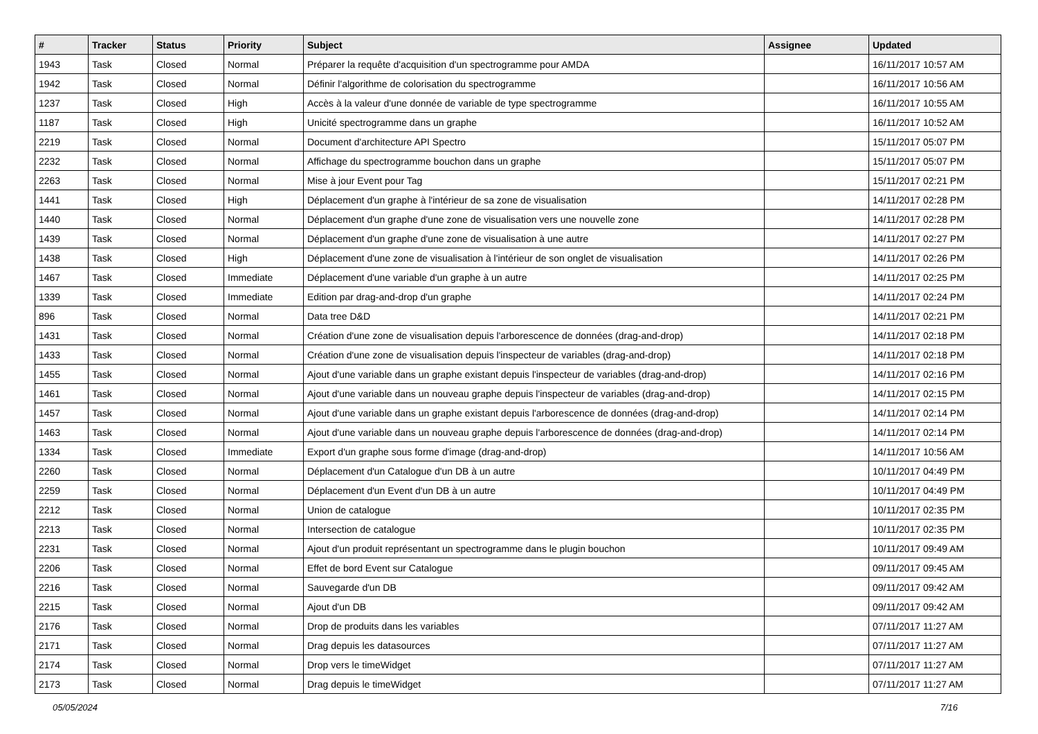| # | Tracker | Status | Priority | Subject | Assignee | Updated |
| --- | --- | --- | --- | --- | --- | --- |
| 1943 | Task | Closed | Normal | Préparer la requête d'acquisition d'un spectrogramme pour AMDA | | 16/11/2017 10:57 AM |
| 1942 | Task | Closed | Normal | Définir l'algorithme de colorisation du spectrogramme | | 16/11/2017 10:56 AM |
| 1237 | Task | Closed | High | Accès à la valeur d'une donnée de variable de type spectrogramme | | 16/11/2017 10:55 AM |
| 1187 | Task | Closed | High | Unicité spectrogramme dans un graphe | | 16/11/2017 10:52 AM |
| 2219 | Task | Closed | Normal | Document d'architecture API Spectro | | 15/11/2017 05:07 PM |
| 2232 | Task | Closed | Normal | Affichage du spectrogramme bouchon dans un graphe | | 15/11/2017 05:07 PM |
| 2263 | Task | Closed | Normal | Mise à jour Event pour Tag | | 15/11/2017 02:21 PM |
| 1441 | Task | Closed | High | Déplacement d'un graphe à l'intérieur de sa zone de visualisation | | 14/11/2017 02:28 PM |
| 1440 | Task | Closed | Normal | Déplacement d'un graphe d'une zone de visualisation vers une nouvelle zone | | 14/11/2017 02:28 PM |
| 1439 | Task | Closed | Normal | Déplacement d'un graphe d'une zone de visualisation à une autre | | 14/11/2017 02:27 PM |
| 1438 | Task | Closed | High | Déplacement d'une zone de visualisation à l'intérieur de son onglet de visualisation | | 14/11/2017 02:26 PM |
| 1467 | Task | Closed | Immediate | Déplacement d'une variable d'un graphe à un autre | | 14/11/2017 02:25 PM |
| 1339 | Task | Closed | Immediate | Edition par drag-and-drop d'un graphe | | 14/11/2017 02:24 PM |
| 896 | Task | Closed | Normal | Data tree D&D | | 14/11/2017 02:21 PM |
| 1431 | Task | Closed | Normal | Création d'une zone de visualisation depuis l'arborescence de données (drag-and-drop) | | 14/11/2017 02:18 PM |
| 1433 | Task | Closed | Normal | Création d'une zone de visualisation depuis l'inspecteur de variables (drag-and-drop) | | 14/11/2017 02:18 PM |
| 1455 | Task | Closed | Normal | Ajout d'une variable dans un graphe existant depuis l'inspecteur de variables (drag-and-drop) | | 14/11/2017 02:16 PM |
| 1461 | Task | Closed | Normal | Ajout d'une variable dans un nouveau graphe depuis l'inspecteur de variables (drag-and-drop) | | 14/11/2017 02:15 PM |
| 1457 | Task | Closed | Normal | Ajout d'une variable dans un graphe existant depuis l'arborescence de données (drag-and-drop) | | 14/11/2017 02:14 PM |
| 1463 | Task | Closed | Normal | Ajout d'une variable dans un nouveau graphe depuis l'arborescence de données (drag-and-drop) | | 14/11/2017 02:14 PM |
| 1334 | Task | Closed | Immediate | Export d'un graphe sous forme d'image (drag-and-drop) | | 14/11/2017 10:56 AM |
| 2260 | Task | Closed | Normal | Déplacement d'un Catalogue d'un DB à un autre | | 10/11/2017 04:49 PM |
| 2259 | Task | Closed | Normal | Déplacement d'un Event d'un DB à un autre | | 10/11/2017 04:49 PM |
| 2212 | Task | Closed | Normal | Union de catalogue | | 10/11/2017 02:35 PM |
| 2213 | Task | Closed | Normal | Intersection de catalogue | | 10/11/2017 02:35 PM |
| 2231 | Task | Closed | Normal | Ajout d'un produit représentant un spectrogramme dans le plugin bouchon | | 10/11/2017 09:49 AM |
| 2206 | Task | Closed | Normal | Effet de bord Event sur Catalogue | | 09/11/2017 09:45 AM |
| 2216 | Task | Closed | Normal | Sauvegarde d'un DB | | 09/11/2017 09:42 AM |
| 2215 | Task | Closed | Normal | Ajout d'un DB | | 09/11/2017 09:42 AM |
| 2176 | Task | Closed | Normal | Drop de produits dans les variables | | 07/11/2017 11:27 AM |
| 2171 | Task | Closed | Normal | Drag depuis les datasources | | 07/11/2017 11:27 AM |
| 2174 | Task | Closed | Normal | Drop vers le timeWidget | | 07/11/2017 11:27 AM |
| 2173 | Task | Closed | Normal | Drag depuis le timeWidget | | 07/11/2017 11:27 AM |
05/05/2024 7/16